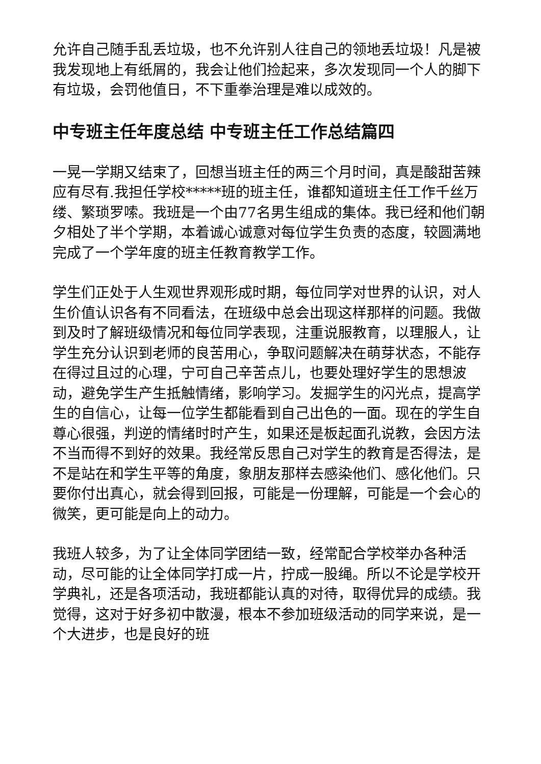允许自己随手乱丢垃圾，也不允许别人往自己的领地丢垃圾！凡是被我发现地上有纸屑的，我会让他们捡起来，多次发现同一个人的脚下有垃圾，会罚他值日，不下重拳治理是难以成效的。
中专班主任年度总结 中专班主任工作总结篇四
一晃一学期又结束了，回想当班主任的两三个月时间，真是酸甜苦辣应有尽有.我担任学校*****班的班主任，谁都知道班主任工作千丝万缕、繁琐罗嗦。我班是一个由77名男生组成的集体。我已经和他们朝夕相处了半个学期，本着诚心诚意对每位学生负责的态度，较圆满地完成了一个学年度的班主任教育教学工作。
学生们正处于人生观世界观形成时期，每位同学对世界的认识，对人生价值认识各有不同看法，在班级中总会出现这样那样的问题。我做到及时了解班级情况和每位同学表现，注重说服教育，以理服人，让学生充分认识到老师的良苦用心，争取问题解决在萌芽状态，不能存在得过且过的心理，宁可自己辛苦点儿，也要处理好学生的思想波动，避免学生产生抵触情绪，影响学习。发掘学生的闪光点，提高学生的自信心，让每一位学生都能看到自己出色的一面。现在的学生自尊心很强，判逆的情绪时时产生，如果还是板起面孔说教，会因方法不当而得不到好的效果。我经常反思自己对学生的教育是否得法，是不是站在和学生平等的角度，象朋友那样去感染他们、感化他们。只要你付出真心，就会得到回报，可能是一份理解，可能是一个会心的微笑，更可能是向上的动力。
我班人较多，为了让全体同学团结一致，经常配合学校举办各种活动，尽可能的让全体同学打成一片，拧成一股绳。所以不论是学校开学典礼，还是各项活动，我班都能认真的对待，取得优异的成绩。我觉得，这对于好多初中散漫，根本不参加班级活动的同学来说，是一个大进步，也是良好的班